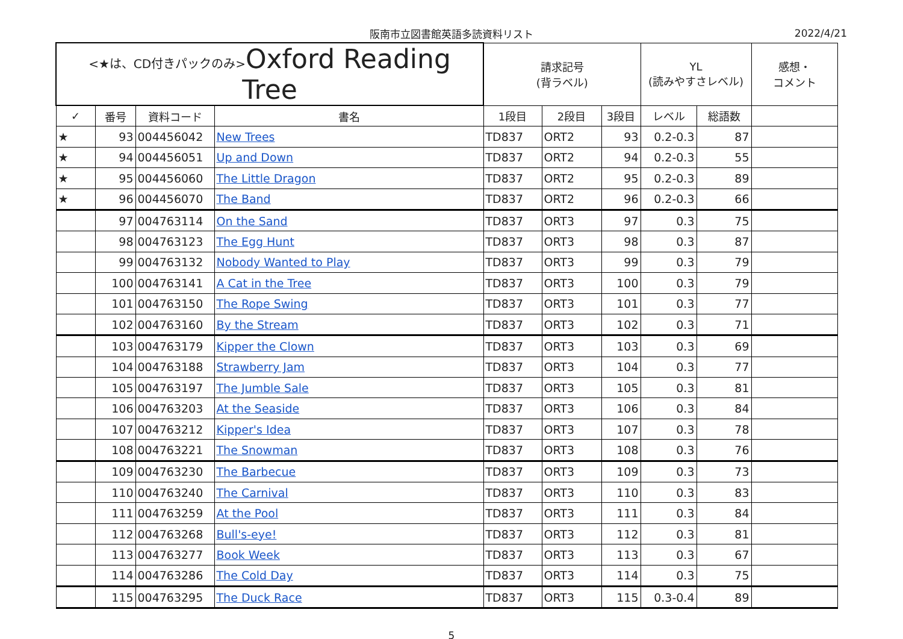阪南市立図書館英語多読資料リスト 2022/4/21
| <★は、CD付きパックのみ> Oxford Reading Tree | | | | 請求記号 (背ラベル) | | | YL (読みやすさレベル) | | 感想・ コメント |
| --- | --- | --- | --- | --- | --- | --- | --- | --- | --- |
| ✓ | 番号 | 資料コード | 書名 | 1段目 | 2段目 | 3段目 | レベル | 総語数 | |
| ★ | 93 | 004456042 | New Trees | TD837 | ORT2 | 93 | 0.2-0.3 | 87 | |
| ★ | 94 | 004456051 | Up and Down | TD837 | ORT2 | 94 | 0.2-0.3 | 55 | |
| ★ | 95 | 004456060 | The Little Dragon | TD837 | ORT2 | 95 | 0.2-0.3 | 89 | |
| ★ | 96 | 004456070 | The Band | TD837 | ORT2 | 96 | 0.2-0.3 | 66 | |
| | 97 | 004763114 | On the Sand | TD837 | ORT3 | 97 | 0.3 | 75 | |
| | 98 | 004763123 | The Egg Hunt | TD837 | ORT3 | 98 | 0.3 | 87 | |
| | 99 | 004763132 | Nobody Wanted to Play | TD837 | ORT3 | 99 | 0.3 | 79 | |
| | 100 | 004763141 | A Cat in the Tree | TD837 | ORT3 | 100 | 0.3 | 79 | |
| | 101 | 004763150 | The Rope Swing | TD837 | ORT3 | 101 | 0.3 | 77 | |
| | 102 | 004763160 | By the Stream | TD837 | ORT3 | 102 | 0.3 | 71 | |
| | 103 | 004763179 | Kipper the Clown | TD837 | ORT3 | 103 | 0.3 | 69 | |
| | 104 | 004763188 | Strawberry Jam | TD837 | ORT3 | 104 | 0.3 | 77 | |
| | 105 | 004763197 | The Jumble Sale | TD837 | ORT3 | 105 | 0.3 | 81 | |
| | 106 | 004763203 | At the Seaside | TD837 | ORT3 | 106 | 0.3 | 84 | |
| | 107 | 004763212 | Kipper's Idea | TD837 | ORT3 | 107 | 0.3 | 78 | |
| | 108 | 004763221 | The Snowman | TD837 | ORT3 | 108 | 0.3 | 76 | |
| | 109 | 004763230 | The Barbecue | TD837 | ORT3 | 109 | 0.3 | 73 | |
| | 110 | 004763240 | The Carnival | TD837 | ORT3 | 110 | 0.3 | 83 | |
| | 111 | 004763259 | At the Pool | TD837 | ORT3 | 111 | 0.3 | 84 | |
| | 112 | 004763268 | Bull's-eye! | TD837 | ORT3 | 112 | 0.3 | 81 | |
| | 113 | 004763277 | Book Week | TD837 | ORT3 | 113 | 0.3 | 67 | |
| | 114 | 004763286 | The Cold Day | TD837 | ORT3 | 114 | 0.3 | 75 | |
| | 115 | 004763295 | The Duck Race | TD837 | ORT3 | 115 | 0.3-0.4 | 89 | |
5